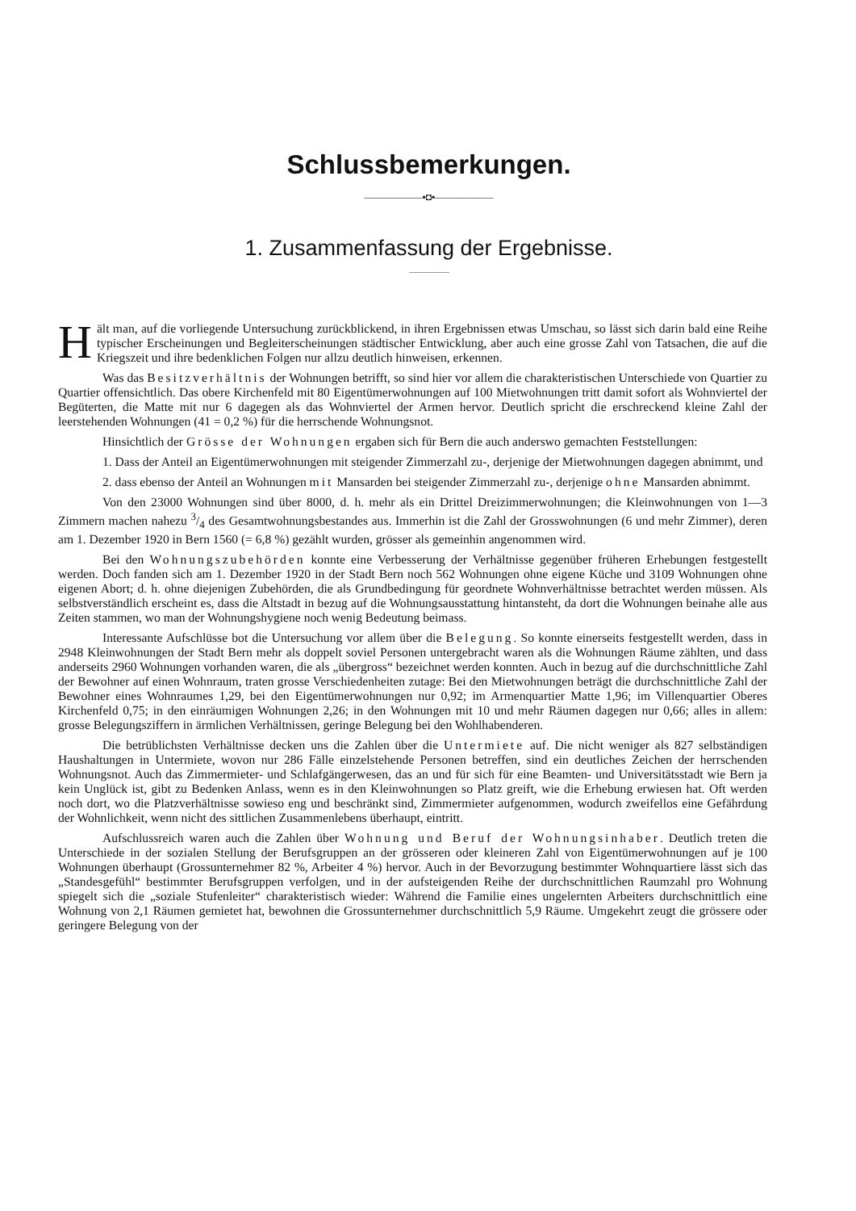Schlussbemerkungen.
——————▪◘▪——————
1. Zusammenfassung der Ergebnisse.
Hält man, auf die vorliegende Untersuchung zurückblickend, in ihren Ergebnissen etwas Umschau, so lässt sich darin bald eine Reihe typischer Erscheinungen und Begleiterscheinungen städtischer Entwicklung, aber auch eine grosse Zahl von Tatsachen, die auf die Kriegszeit und ihre bedenklichen Folgen nur allzu deutlich hinweisen, erkennen.
Was das Besitzverhältnis der Wohnungen betrifft, so sind hier vor allem die charakteristischen Unterschiede von Quartier zu Quartier offensichtlich. Das obere Kirchenfeld mit 80 Eigentümerwohnungen auf 100 Mietwohnungen tritt damit sofort als Wohnviertel der Begüterten, die Matte mit nur 6 dagegen als das Wohnviertel der Armen hervor. Deutlich spricht die erschreckend kleine Zahl der leerstehenden Wohnungen (41 = 0,2 %) für die herrschende Wohnungsnot.
Hinsichtlich der Grösse der Wohnungen ergaben sich für Bern die auch anderswo gemachten Feststellungen:
1. Dass der Anteil an Eigentümerwohnungen mit steigender Zimmerzahl zu-, derjenige der Mietwohnungen dagegen abnimmt, und
2. dass ebenso der Anteil an Wohnungen mit Mansarden bei steigender Zimmerzahl zu-, derjenige ohne Mansarden abnimmt.
Von den 23000 Wohnungen sind über 8000, d. h. mehr als ein Drittel Dreizimmerwohnungen; die Kleinwohnungen von 1—3 Zimmern machen nahezu 3/4 des Gesamtwohnungsbestandes aus. Immerhin ist die Zahl der Grosswohnungen (6 und mehr Zimmer), deren am 1. Dezember 1920 in Bern 1560 (= 6,8 %) gezählt wurden, grösser als gemeinhin angenommen wird.
Bei den Wohnungszubehörden konnte eine Verbesserung der Verhältnisse gegenüber früheren Erhebungen festgestellt werden. Doch fanden sich am 1. Dezember 1920 in der Stadt Bern noch 562 Wohnungen ohne eigene Küche und 3109 Wohnungen ohne eigenen Abort; d. h. ohne diejenigen Zubehörden, die als Grundbedingung für geordnete Wohnverhältnisse betrachtet werden müssen. Als selbstverständlich erscheint es, dass die Altstadt in bezug auf die Wohnungsausstattung hintansteht, da dort die Wohnungen beinahe alle aus Zeiten stammen, wo man der Wohnungshygiene noch wenig Bedeutung beimass.
Interessante Aufschlüsse bot die Untersuchung vor allem über die Belegung. So konnte einerseits festgestellt werden, dass in 2948 Kleinwohnungen der Stadt Bern mehr als doppelt soviel Personen untergebracht waren als die Wohnungen Räume zählten, und dass anderseits 2960 Wohnungen vorhanden waren, die als „übergross“ bezeichnet werden konnten. Auch in bezug auf die durchschnittliche Zahl der Bewohner auf einen Wohnraum, traten grosse Verschiedenheiten zutage: Bei den Mietwohnungen beträgt die durchschnittliche Zahl der Bewohner eines Wohnraumes 1,29, bei den Eigentümerwohnungen nur 0,92; im Armenquartier Matte 1,96; im Villenquartier Oberes Kirchenfeld 0,75; in den einräumigen Wohnungen 2,26; in den Wohnungen mit 10 und mehr Räumen dagegen nur 0,66; alles in allem: grosse Belegungsziffern in ärmlichen Verhältnissen, geringe Belegung bei den Wohlhabenderen.
Die betrüblichsten Verhältnisse decken uns die Zahlen über die Untermiete auf. Die nicht weniger als 827 selbständigen Haushaltungen in Untermiete, wovon nur 286 Fälle einzelstehende Personen betreffen, sind ein deutliches Zeichen der herrschenden Wohnungsnot. Auch das Zimmermieter- und Schlafgängerwesen, das an und für sich für eine Beamten- und Universitätsstadt wie Bern ja kein Unglück ist, gibt zu Bedenken Anlass, wenn es in den Kleinwohnungen so Platz greift, wie die Erhebung erwiesen hat. Oft werden noch dort, wo die Platzverhältnisse sowieso eng und beschränkt sind, Zimmermieter aufgenommen, wodurch zweifellos eine Gefährdung der Wohnlichkeit, wenn nicht des sittlichen Zusammenlebens überhaupt, eintritt.
Aufschlussreich waren auch die Zahlen über Wohnung und Beruf der Wohnungsinhaber. Deutlich treten die Unterschiede in der sozialen Stellung der Berufsgruppen an der grösseren oder kleineren Zahl von Eigentümerwohnungen auf je 100 Wohnungen überhaupt (Grossunternehmer 82 %, Arbeiter 4 %) hervor. Auch in der Bevorzugung bestimmter Wohnquartiere lässt sich das „Standesgefühl“ bestimmter Berufsgruppen verfolgen, und in der aufsteigenden Reihe der durchschnittlichen Raumzahl pro Wohnung spiegelt sich die „soziale Stufenleiter“ charakteristisch wieder: Während die Familie eines ungelernten Arbeiters durchschnittlich eine Wohnung von 2,1 Räumen gemietet hat, bewohnen die Grossunternehmer durchschnittlich 5,9 Räume. Umgekehrt zeugt die grössere oder geringere Belegung von der